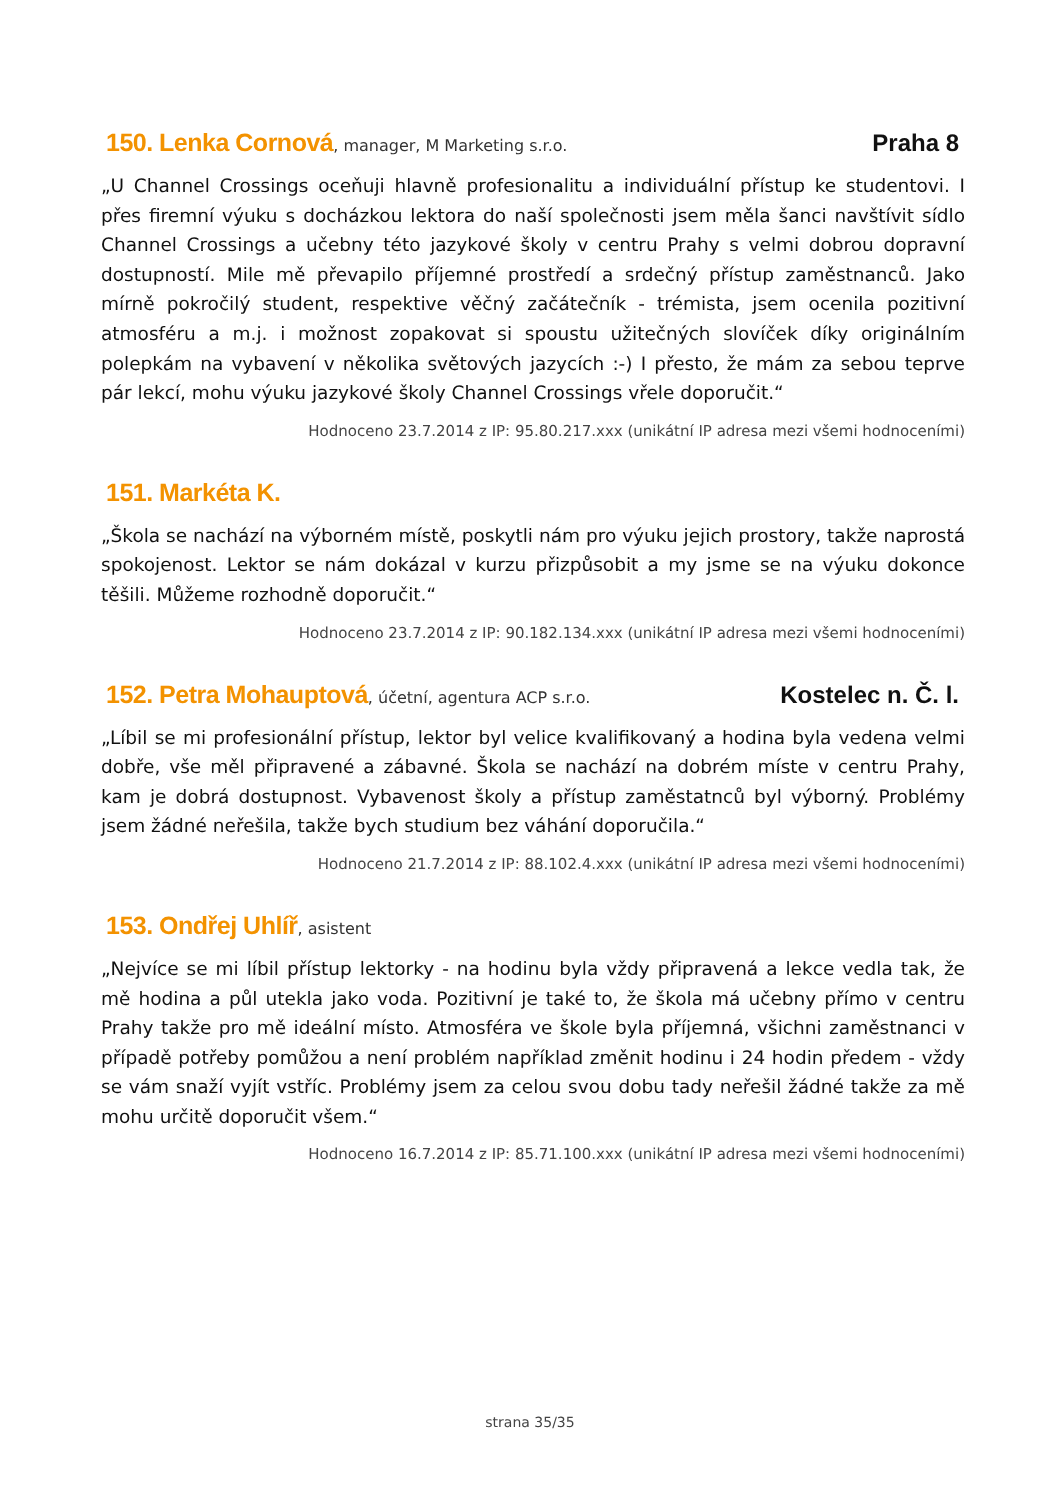150. Lenka Cornová, manager, M Marketing s.r.o.
Praha 8
„U Channel Crossings oceňuji hlavně profesionalitu a individuální přístup ke studentovi. I přes firemní výuku s docházkou lektora do naší společnosti jsem měla šanci navštívit sídlo Channel Crossings a učebny této jazykové školy v centru Prahy s velmi dobrou dopravní dostupností. Mile mě převapilo příjemné prostředí a srdečný přístup zaměstnanců. Jako mírně pokročilý student, respektive věčný začátečník - trémista, jsem ocenila pozitivní atmosféru a m.j. i možnost zopakovat si spoustu užitečných slovíček díky originálním polepkám na vybavení v několika světových jazycích :-) I přesto, že mám za sebou teprve pár lekcí, mohu výuku jazykové školy Channel Crossings vřele doporučit.“
Hodnoceno 23.7.2014 z IP: 95.80.217.xxx (unikátní IP adresa mezi všemi hodnoceními)
151. Markéta K.
„Škola se nachází na výborném místě, poskytli nám pro výuku jejich prostory, takže naprostá spokojenost. Lektor se nám dokázal v kurzu přizpůsobit a my jsme se na výuku dokonce těšili. Můžeme rozhodně doporučit.“
Hodnoceno 23.7.2014 z IP: 90.182.134.xxx (unikátní IP adresa mezi všemi hodnoceními)
152. Petra Mohauptová, účetní, agentura ACP s.r.o.
Kostelec n. Č. l.
„Líbil se mi profesionální přístup, lektor byl velice kvalifikovaný a hodina byla vedena velmi dobře, vše měl připravené a zábavné. Škola se nachází na dobrém míste v centru Prahy, kam je dobrá dostupnost. Vybavenost školy a přístup zaměstatnců byl výborný. Problémy jsem žádné neřešila, takže bych studium bez váhání doporučila.“
Hodnoceno 21.7.2014 z IP: 88.102.4.xxx (unikátní IP adresa mezi všemi hodnoceními)
153. Ondřej Uhlíř, asistent
„Nejvíce se mi líbil přístup lektorky - na hodinu byla vždy připravená a lekce vedla tak, že mě hodina a půl utekla jako voda. Pozitivní je také to, že škola má učebny přímo v centru Prahy takže pro mě ideální místo. Atmosféra ve škole byla příjemná, všichni zaměstnanci v případě potřeby pomůžou a není problém například změnit hodinu i 24 hodin předem - vždy se vám snaží vyjít vstříc. Problémy jsem za celou svou dobu tady neřešil žádné takže za mě mohu určitě doporučit všem.“
Hodnoceno 16.7.2014 z IP: 85.71.100.xxx (unikátní IP adresa mezi všemi hodnoceními)
strana 35/35